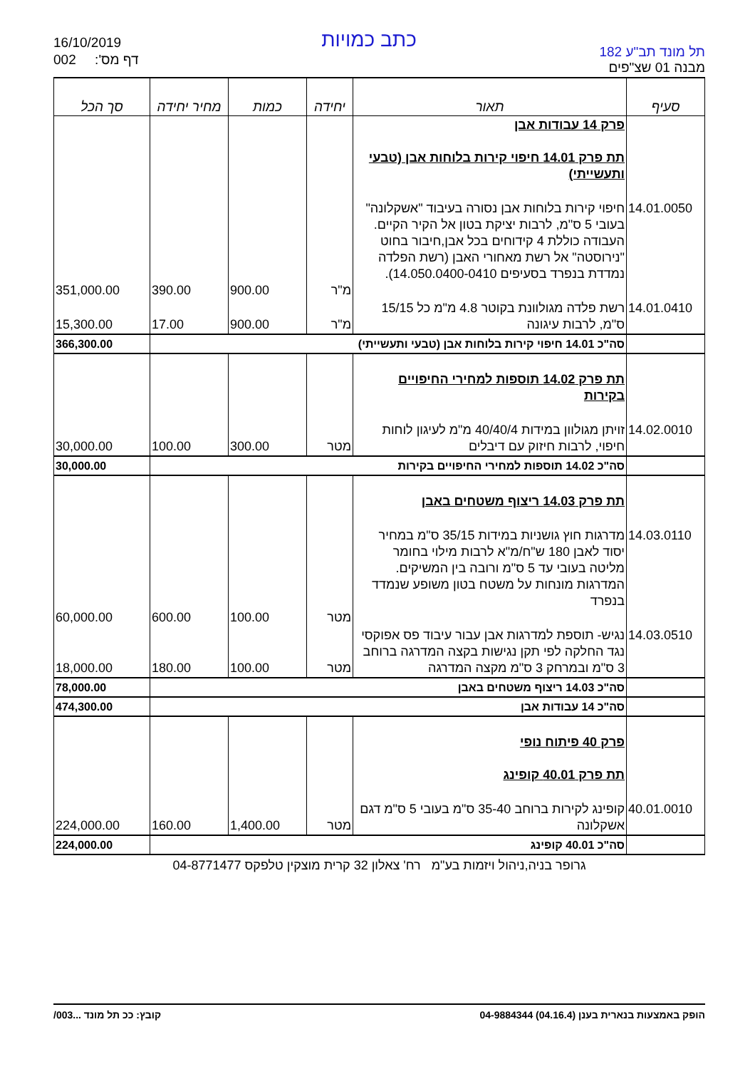16/10/2019
002 דף מס':
כתב כמויות
תל מונד תב"ע 182
מבנה 01 שצ"פים
| סעיף | תאור | יחידה | כמות | מחיר יחידה | סך הכל |
| --- | --- | --- | --- | --- | --- |
| | פרק 14 עבודות אבן תת פרק 14.01 חיפוי קירות בלוחות אבן (טבעי ותעשייתי) | | | | |
| 14.01.0050 | חיפוי קירות בלוחות אבן נסורה בעיבוד "אשקלונה" בעובי 5 ס"מ, לרבות יציקת בטון אל הקיר הקיים. העבודה כוללת 4 קידוחים בכל אבן,חיבור בחוט "נירוסטה" אל רשת מאחורי האבן (רשת הפלדה נמדדת בנפרד בסעיפים 14.050.0400-0410). | מ"ר | 900.00 | 390.00 | 351,000.00 |
| 14.01.0410 | רשת פלדה מגולוונת בקוטר 4.8 מ"מ כל 15/15 ס"מ, לרבות עיגונה | מ"ר | 900.00 | 17.00 | 15,300.00 |
| | סה"כ 14.01 חיפוי קירות בלוחות אבן (טבעי ותעשייתי) | | | | 366,300.00 |
| | תת פרק 14.02 תוספות למחירי החיפויים בקירות | | | | |
| 14.02.0010 | זויתן מגולוון במידות 40/40/4 מ"מ לעיגון לוחות חיפוי, לרבות חיזוק עם דיבלים | מטר | 300.00 | 100.00 | 30,000.00 |
| | סה"כ 14.02 תוספות למחירי החיפויים בקירות | | | | 30,000.00 |
| | תת פרק 14.03 ריצוף משטחים באבן | | | | |
| 14.03.0110 | מדרגות חוץ גושניות במידות 35/15 ס"מ במחיר יסוד לאבן 180 ש"ח/מ"א לרבות מילוי בחומר מליטה בעובי עד 5 ס"מ ורובה בין המשיקים. המדרגות מונחות על משטח בטון משופע שנמדד בנפרד | מטר | 100.00 | 600.00 | 60,000.00 |
| 14.03.0510 | נגיש- תוספת למדרגות אבן עבור עיבוד פס אפוקסי נגד החלקה לפי תקן נגישות בקצה המדרגה ברוחב 3 ס"מ ובמרחק 3 ס"מ מקצה המדרגה | מטר | 100.00 | 180.00 | 18,000.00 |
| | סה"כ 14.03 ריצוף משטחים באבן | | | | 78,000.00 |
| | סה"כ 14 עבודות אבן | | | | 474,300.00 |
| | פרק 40 פיתוח נופי תת פרק 40.01 קופינג | | | | |
| 40.01.0010 | קופינג לקירות ברוחב 35-40 ס"מ בעובי 5 ס"מ דגם אשקלונה | מטר | 1,400.00 | 160.00 | 224,000.00 |
| | סה"כ 40.01 קופינג | | | | 224,000.00 |
גרופר בניה,ניהול ויזמות בע"מ רח' צאלון 32 קרית מוצקין טלפקס 04-8771477
הופק באמצעות בנארית בענן (04.16.4) 04-9884344 קובץ: ככ תל מונד ...003/